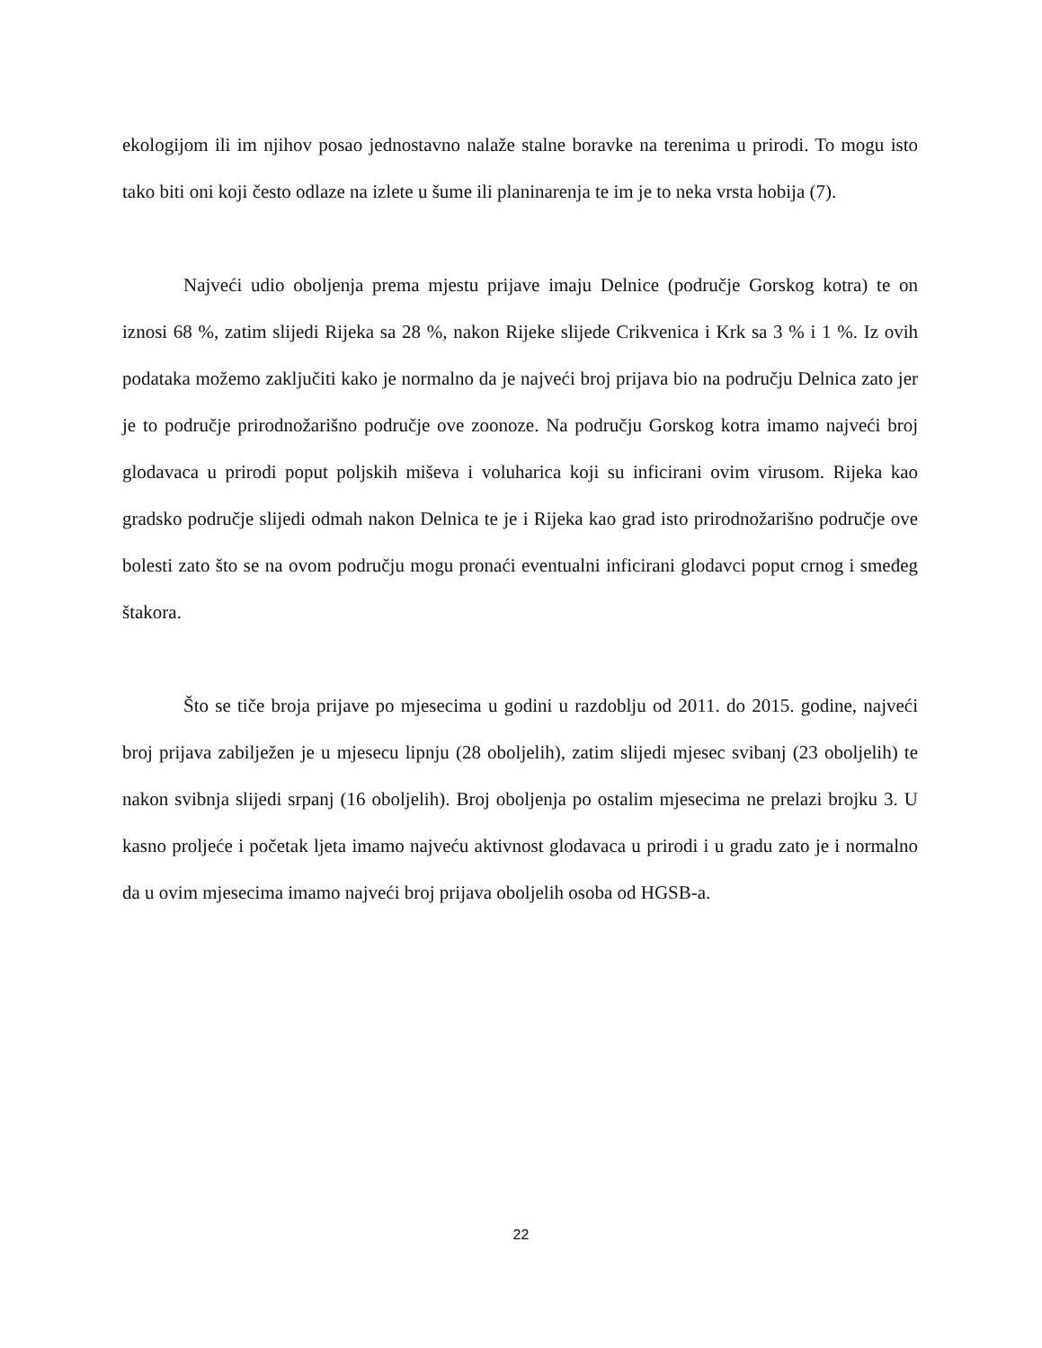ekologijom ili im njihov posao jednostavno nalaže stalne boravke na terenima u prirodi. To mogu isto tako biti oni koji često odlaze na izlete u šume ili planinarenja te im je to neka vrsta hobija (7).
Najveći udio oboljenja prema mjestu prijave imaju Delnice (područje Gorskog kotra) te on iznosi 68 %, zatim slijedi Rijeka sa 28 %, nakon Rijeke slijede Crikvenica i Krk sa 3 % i 1 %. Iz ovih podataka možemo zaključiti kako je normalno da je najveći broj prijava bio na području Delnica zato jer je to područje prirodnožarišno područje ove zoonoze. Na području Gorskog kotra imamo najveći broj glodavaca u prirodi poput poljskih miševa i voluharica koji su inficirani ovim virusom. Rijeka kao gradsko područje slijedi odmah nakon Delnica te je i Rijeka kao grad isto prirodnožarišno područje ove bolesti zato što se na ovom području mogu pronaći eventualni inficirani glodavci poput crnog i smeđeg štakora.
Što se tiče broja prijave po mjesecima u godini u razdoblju od 2011. do 2015. godine, najveći broj prijava zabilježen je u mjesecu lipnju (28 oboljelih), zatim slijedi mjesec svibanj (23 oboljelih) te nakon svibnja slijedi srpanj (16 oboljelih). Broj oboljenja po ostalim mjesecima ne prelazi brojku 3. U kasno proljeće i početak ljeta imamo najveću aktivnost glodavaca u prirodi i u gradu zato je i normalno da u ovim mjesecima imamo najveći broj prijava oboljelih osoba od HGSB-a.
22